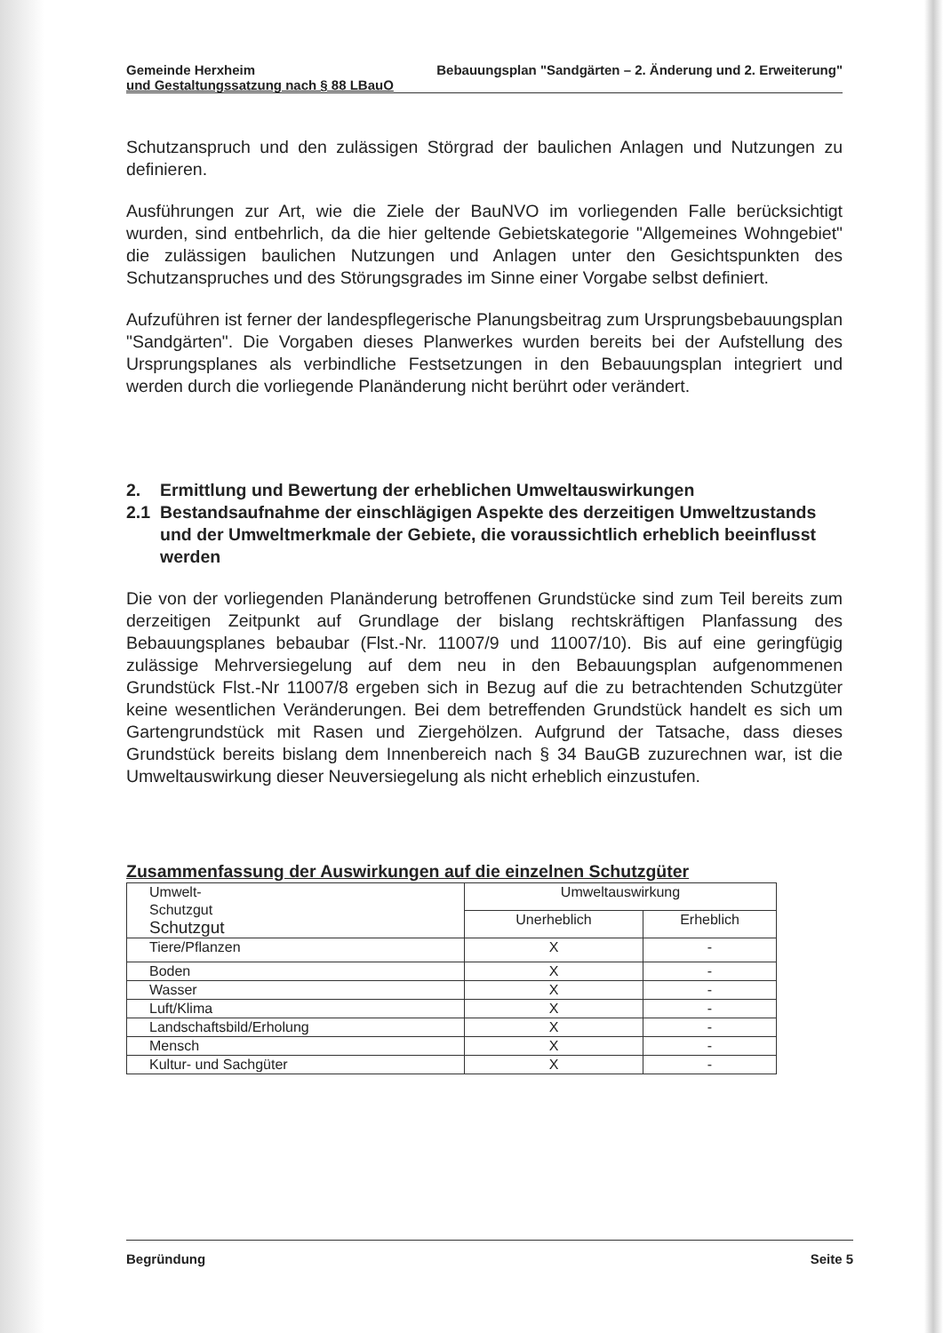Gemeinde Herxheim Bebauungsplan "Sandgärten – 2. Änderung und 2. Erweiterung"
und Gestaltungssatzung nach § 88 LBauO
Schutzanspruch und den zulässigen Störgrad der baulichen Anlagen und Nutzungen zu definieren.
Ausführungen zur Art, wie die Ziele der BauNVO im vorliegenden Falle berücksichtigt wurden, sind entbehrlich, da die hier geltende Gebietskategorie "Allgemeines Wohngebiet" die zulässigen baulichen Nutzungen und Anlagen unter den Gesichtspunkten des Schutzanspruches und des Störungsgrades im Sinne einer Vorgabe selbst definiert.
Aufzuführen ist ferner der landespflegerische Planungsbeitrag zum Ursprungsbebauungsplan "Sandgärten". Die Vorgaben dieses Planwerkes wurden bereits bei der Aufstellung des Ursprungsplanes als verbindliche Festsetzungen in den Bebauungsplan integriert und werden durch die vorliegende Planänderung nicht berührt oder verändert.
2. Ermittlung und Bewertung der erheblichen Umweltauswirkungen
2.1 Bestandsaufnahme der einschlägigen Aspekte des derzeitigen Umweltzustands und der Umweltmerkmale der Gebiete, die voraussichtlich erheblich beeinflusst werden
Die von der vorliegenden Planänderung betroffenen Grundstücke sind zum Teil bereits zum derzeitigen Zeitpunkt auf Grundlage der bislang rechtskräftigen Planfassung des Bebauungsplanes bebaubar (Flst.-Nr. 11007/9 und 11007/10). Bis auf eine geringfügig zulässige Mehrversiegelung auf dem neu in den Bebauungsplan aufgenommenen Grundstück Flst.-Nr 11007/8 ergeben sich in Bezug auf die zu betrachtenden Schutzgüter keine wesentlichen Veränderungen. Bei dem betreffenden Grundstück handelt es sich um Gartengrundstück mit Rasen und Ziergehölzen. Aufgrund der Tatsache, dass dieses Grundstück bereits bislang dem Innenbereich nach § 34 BauGB zuzurechnen war, ist die Umweltauswirkung dieser Neuversiegelung als nicht erheblich einzustufen.
Zusammenfassung der Auswirkungen auf die einzelnen Schutzgüter
| Umwelt- Schutzgut Schutzgut | Umweltauswirkung | |
| | Unerheblich | Erheblich |
| Tiere/Pflanzen | X | - |
| Boden | X | - |
| Wasser | X | - |
| Luft/Klima | X | - |
| Landschaftsbild/Erholung | X | - |
| Mensch | X | - |
| Kultur- und Sachgüter | X | - |
Begründung Seite 5